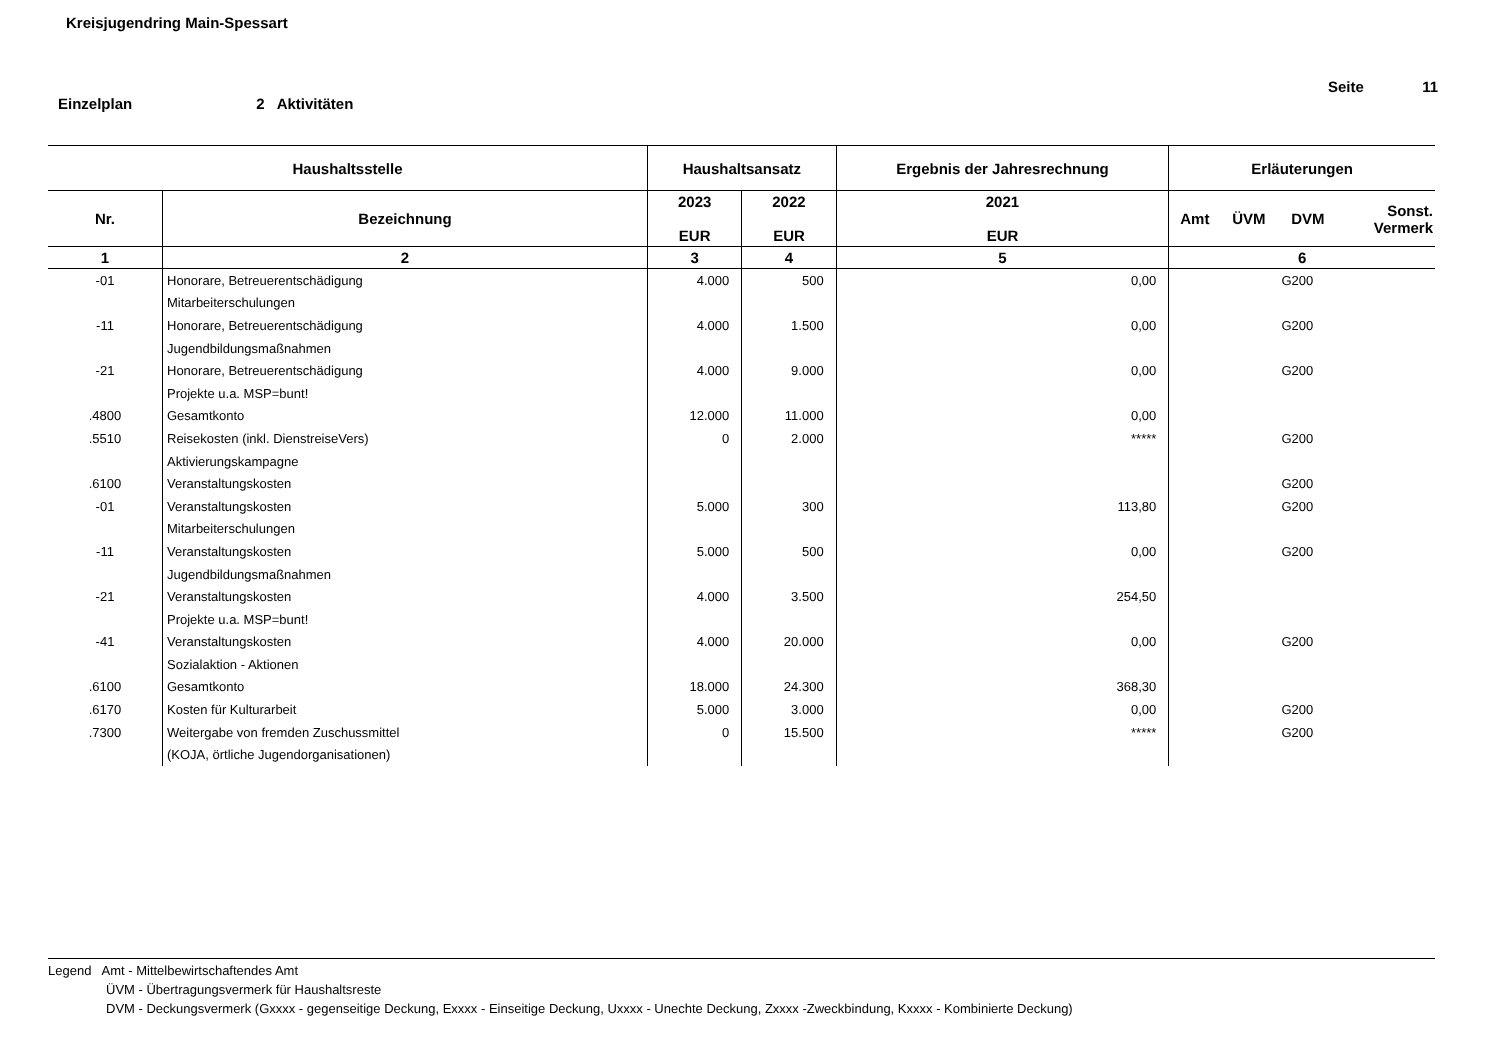Kreisjugendring Main-Spessart
Seite 11
Einzelplan 2 Aktivitäten
| Haushaltsstelle | | Haushaltsansatz | | Ergebnis der Jahresrechnung | Erläuterungen | | | |
| --- | --- | --- | --- | --- | --- | --- | --- | --- |
| Nr. | Bezeichnung | 2023 EUR | 2022 EUR | 2021 EUR | Amt | ÜVM | DVM | Sonst. Vermerk |
| 1 | 2 | 3 | 4 | 5 | 6 | | | |
| -01 | Honorare, Betreuerentschädigung | 4.000 | 500 | 0,00 | | | G200 | |
| | Mitarbeiterschulungen | | | | | | | |
| -11 | Honorare, Betreuerentschädigung | 4.000 | 1.500 | 0,00 | | | G200 | |
| | Jugendbildungsmaßnahmen | | | | | | | |
| -21 | Honorare, Betreuerentschädigung | 4.000 | 9.000 | 0,00 | | | G200 | |
| | Projekte u.a. MSP=bunt! | | | | | | | |
| .4800 | Gesamtkonto | 12.000 | 11.000 | 0,00 | | | | |
| .5510 | Reisekosten (inkl. DienstreiseVers) | 0 | 2.000 | ***** | | | G200 | |
| | Aktivierungskampagne | | | | | | | |
| .6100 | Veranstaltungskosten | | | | | | G200 | |
| -01 | Veranstaltungskosten | 5.000 | 300 | 113,80 | | | G200 | |
| | Mitarbeiterschulungen | | | | | | | |
| -11 | Veranstaltungskosten | 5.000 | 500 | 0,00 | | | G200 | |
| | Jugendbildungsmaßnahmen | | | | | | | |
| -21 | Veranstaltungskosten | 4.000 | 3.500 | 254,50 | | | | |
| | Projekte u.a. MSP=bunt! | | | | | | | |
| -41 | Veranstaltungskosten | 4.000 | 20.000 | 0,00 | | | G200 | |
| | Sozialaktion - Aktionen | | | | | | | |
| .6100 | Gesamtkonto | 18.000 | 24.300 | 368,30 | | | | |
| .6170 | Kosten für Kulturarbeit | 5.000 | 3.000 | 0,00 | | | G200 | |
| .7300 | Weitergabe von fremden Zuschussmittel | 0 | 15.500 | ***** | | | G200 | |
| | (KOJA, örtliche Jugendorganisationen) | | | | | | | |
Legend Amt - Mittelbewirtschaftendes Amt
ÜVM - Übertragungsvermerk für Haushaltsreste
DVM - Deckungsvermerk (Gxxxx - gegenseitige Deckung, Exxxx - Einseitige Deckung, Uxxxx - Unechte Deckung, Zxxxx -Zweckbindung, Kxxxx - Kombinierte Deckung)